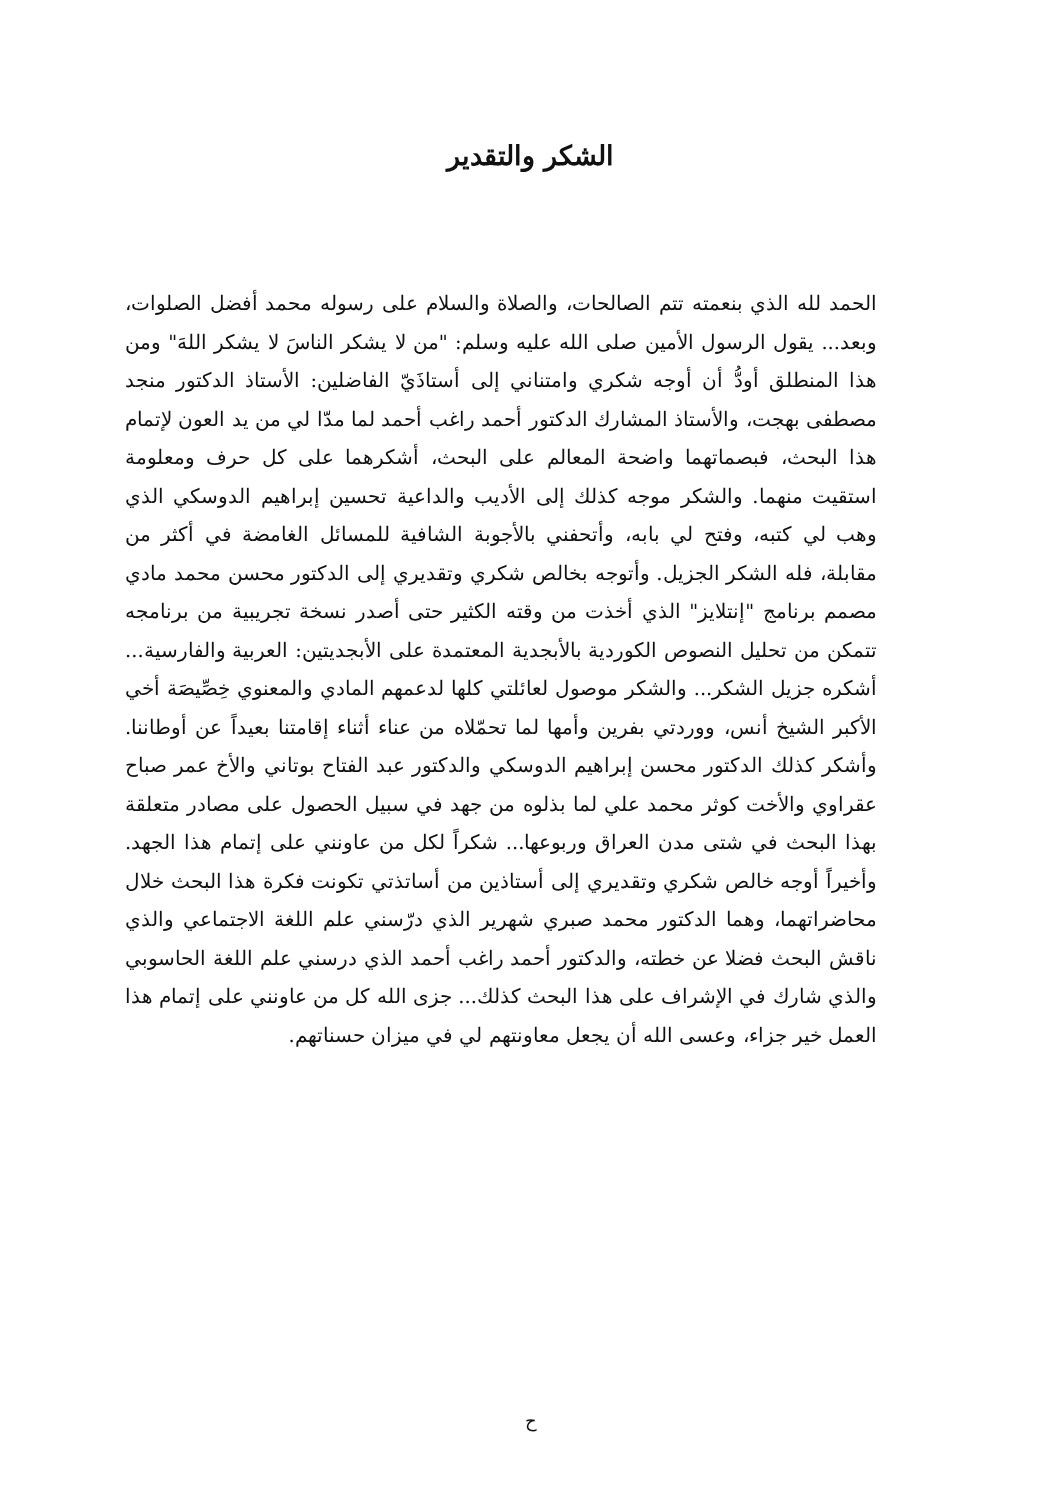الشكر والتقدير
الحمد لله الذي بنعمته تتم الصالحات، والصلاة والسلام على رسوله محمد أفضل الصلوات، وبعد... يقول الرسول الأمين صلى الله عليه وسلم: "من لا يشكر الناسَ لا يشكر اللهَ" ومن هذا المنطلق أودُّ أن أوجه شكري وامتناني إلى أستاذَيّ الفاضلين: الأستاذ الدكتور منجد مصطفى بهجت، والأستاذ المشارك الدكتور أحمد راغب أحمد لما مدّا لي من يد العون لإتمام هذا البحث، فبصماتهما واضحة المعالم على البحث، أشكرهما على كل حرف ومعلومة استقيت منهما. والشكر موجه كذلك إلى الأديب والداعية تحسين إبراهيم الدوسكي الذي وهب لي كتبه، وفتح لي بابه، وأتحفني بالأجوبة الشافية للمسائل الغامضة في أكثر من مقابلة، فله الشكر الجزيل. وأتوجه بخالص شكري وتقديري إلى الدكتور محسن محمد مادي مصمم برنامج "إنتلايز" الذي أخذت من وقته الكثير حتى أصدر نسخة تجريبية من برنامجه تتمكن من تحليل النصوص الكوردية بالأبجدية المعتمدة على الأبجديتين: العربية والفارسية... أشكره جزيل الشكر... والشكر موصول لعائلتي كلها لدعمهم المادي والمعنوي خِصِّيصَة أخي الأكبر الشيخ أنس، ووردتي بفرين وأمها لما تحمّلاه من عناء أثناء إقامتنا بعيداً عن أوطاننا. وأشكر كذلك الدكتور محسن إبراهيم الدوسكي والدكتور عبد الفتاح بوتاني والأخ عمر صباح عقراوي والأخت كوثر محمد علي لما بذلوه من جهد في سبيل الحصول على مصادر متعلقة بهذا البحث في شتى مدن العراق وربوعها... شكراً لكل من عاونني على إتمام هذا الجهد. وأخيراً أوجه خالص شكري وتقديري إلى أستاذين من أساتذتي تكونت فكرة هذا البحث خلال محاضراتهما، وهما الدكتور محمد صبري شهرير الذي درّسني علم اللغة الاجتماعي والذي ناقش البحث فضلا عن خطته، والدكتور أحمد راغب أحمد الذي درسني علم اللغة الحاسوبي والذي شارك في الإشراف على هذا البحث كذلك... جزى الله كل من عاونني على إتمام هذا العمل خير جزاء، وعسى الله أن يجعل معاونتهم لي في ميزان حسناتهم.
ح